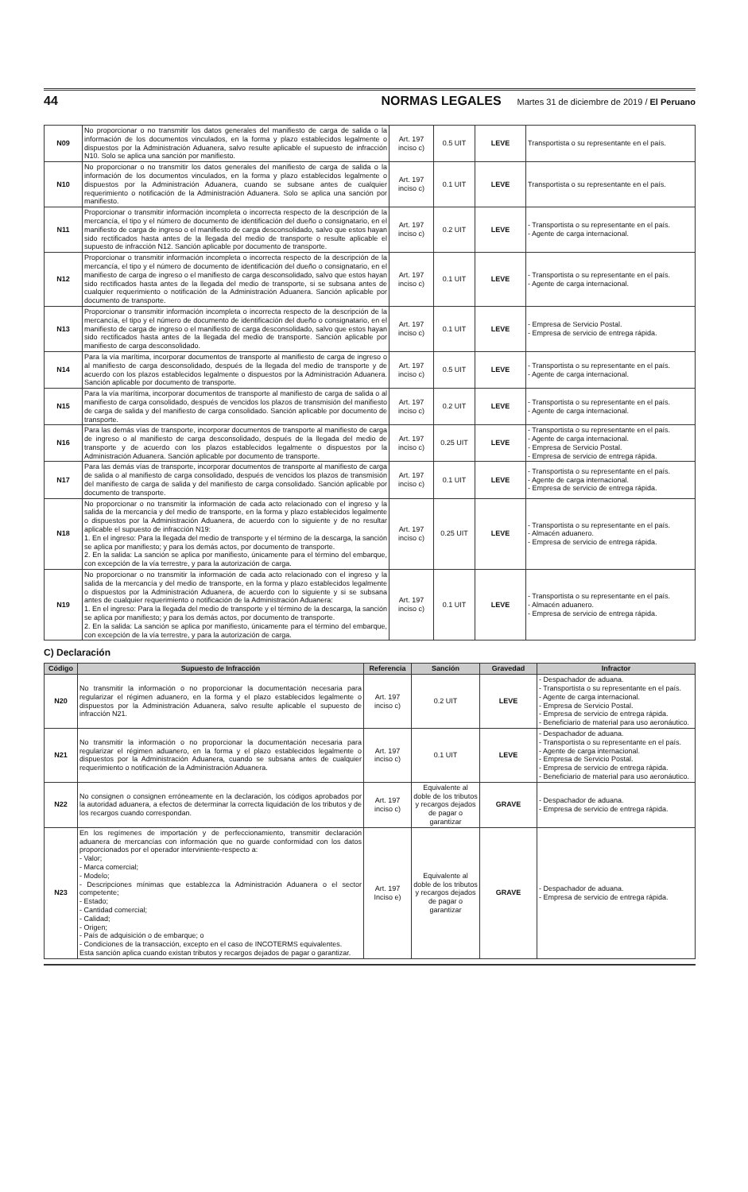44 NORMAS LEGALES Martes 31 de diciembre de 2019 / El Peruano
| N09 | No proporcionar o no transmitir los datos generales del manifiesto de carga de salida o la información de los documentos vinculados, en la forma y plazo establecidos legalmente o dispuestos por la Administración Aduanera, salvo resulte aplicable el supuesto de infracción N10. Solo se aplica una sanción por manifiesto. | Art. 197 inciso c) | 0.5 UIT | LEVE | Transportista o su representante en el país. |
| N10 | No proporcionar o no transmitir los datos generales del manifiesto de carga de salida o la información de los documentos vinculados, en la forma y plazo establecidos legalmente o dispuestos por la Administración Aduanera, cuando se subsane antes de cualquier requerimiento o notificación de la Administración Aduanera. Solo se aplica una sanción por manifiesto. | Art. 197 inciso c) | 0.1 UIT | LEVE | Transportista o su representante en el país. |
| N11 | Proporcionar o transmitir información incompleta o incorrecta respecto de la descripción de la mercancía, el tipo y el número de documento de identificación del dueño o consignatario, en el manifiesto de carga de ingreso o el manifiesto de carga desconsolidado, salvo que estos hayan sido rectificados hasta antes de la llegada del medio de transporte o resulte aplicable el supuesto de infracción N12. Sanción aplicable por documento de transporte. | Art. 197 inciso c) | 0.2 UIT | LEVE | - Transportista o su representante en el país. - Agente de carga internacional. |
| N12 | Proporcionar o transmitir información incompleta o incorrecta respecto de la descripción de la mercancía, el tipo y el número de documento de identificación del dueño o consignatario, en el manifiesto de carga de ingreso o el manifiesto de carga desconsolidado, salvo que estos hayan sido rectificados hasta antes de la llegada del medio de transporte, si se subsana antes de cualquier requerimiento o notificación de la Administración Aduanera. Sanción aplicable por documento de transporte. | Art. 197 inciso c) | 0.1 UIT | LEVE | - Transportista o su representante en el país. - Agente de carga internacional. |
| N13 | Proporcionar o transmitir información incompleta o incorrecta respecto de la descripción de la mercancía, el tipo y el número de documento de identificación del dueño o consignatario, en el manifiesto de carga de ingreso o el manifiesto de carga desconsolidado, salvo que estos hayan sido rectificados hasta antes de la llegada del medio de transporte. Sanción aplicable por manifiesto de carga desconsolidado. | Art. 197 inciso c) | 0.1 UIT | LEVE | - Empresa de Servicio Postal. - Empresa de servicio de entrega rápida. |
| N14 | Para la vía marítima, incorporar documentos de transporte al manifiesto de carga de ingreso o al manifiesto de carga desconsolidado, después de la llegada del medio de transporte y de acuerdo con los plazos establecidos legalmente o dispuestos por la Administración Aduanera. Sanción aplicable por documento de transporte. | Art. 197 inciso c) | 0.5 UIT | LEVE | - Transportista o su representante en el país. - Agente de carga internacional. |
| N15 | Para la vía marítima, incorporar documentos de transporte al manifiesto de carga de salida o al manifiesto de carga consolidado, después de vencidos los plazos de transmisión del manifiesto de carga de salida y del manifiesto de carga consolidado. Sanción aplicable por documento de transporte. | Art. 197 inciso c) | 0.2 UIT | LEVE | - Transportista o su representante en el país. - Agente de carga internacional. |
| N16 | Para las demás vías de transporte, incorporar documentos de transporte al manifiesto de carga de ingreso o al manifiesto de carga desconsolidado, después de la llegada del medio de transporte y de acuerdo con los plazos establecidos legalmente o dispuestos por la Administración Aduanera. Sanción aplicable por documento de transporte. | Art. 197 inciso c) | 0.25 UIT | LEVE | - Transportista o su representante en el país. - Agente de carga internacional. - Empresa de Servicio Postal. - Empresa de servicio de entrega rápida. |
| N17 | Para las demás vías de transporte, incorporar documentos de transporte al manifiesto de carga de salida o al manifiesto de carga consolidado, después de vencidos los plazos de transmisión del manifiesto de carga de salida y del manifiesto de carga consolidado. Sanción aplicable por documento de transporte. | Art. 197 inciso c) | 0.1 UIT | LEVE | - Transportista o su representante en el país. - Agente de carga internacional. - Empresa de servicio de entrega rápida. |
| N18 | No proporcionar o no transmitir la información de cada acto relacionado con el ingreso y la salida de la mercancía y del medio de transporte, en la forma y plazo establecidos legalmente o dispuestos por la Administración Aduanera, de acuerdo con lo siguiente y de no resultar aplicable el supuesto de infracción N19: 1. En el ingreso: Para la llegada del medio de transporte y el término de la descarga, la sanción se aplica por manifiesto; y para los demás actos, por documento de transporte. 2. En la salida: La sanción se aplica por manifiesto, únicamente para el término del embarque, con excepción de la vía terrestre, y para la autorización de carga. | Art. 197 inciso c) | 0.25 UIT | LEVE | - Transportista o su representante en el país. - Almacén aduanero. - Empresa de servicio de entrega rápida. |
| N19 | No proporcionar o no transmitir la información de cada acto relacionado con el ingreso y la salida de la mercancía y del medio de transporte, en la forma y plazo establecidos legalmente o dispuestos por la Administración Aduanera, de acuerdo con lo siguiente y si se subsana antes de cualquier requerimiento o notificación de la Administración Aduanera: 1. En el ingreso: Para la llegada del medio de transporte y el término de la descarga, la sanción se aplica por manifiesto; y para los demás actos, por documento de transporte. 2. En la salida: La sanción se aplica por manifiesto, únicamente para el término del embarque, con excepción de la vía terrestre, y para la autorización de carga. | Art. 197 inciso c) | 0.1 UIT | LEVE | - Transportista o su representante en el país. - Almacén aduanero. - Empresa de servicio de entrega rápida. |
C) Declaración
| Código | Supuesto de Infracción | Referencia | Sanción | Gravedad | Infractor |
| --- | --- | --- | --- | --- | --- |
| N20 | No transmitir la información o no proporcionar la documentación necesaria para regularizar el régimen aduanero, en la forma y el plazo establecidos legalmente o dispuestos por la Administración Aduanera, salvo resulte aplicable el supuesto de infracción N21. | Art. 197 inciso c) | 0.2 UIT | LEVE | - Despachador de aduana. - Transportista o su representante en el país. - Agente de carga internacional. - Empresa de Servicio Postal. - Empresa de servicio de entrega rápida. - Beneficiario de material para uso aeronáutico. |
| N21 | No transmitir la información o no proporcionar la documentación necesaria para regularizar el régimen aduanero, en la forma y el plazo establecidos legalmente o dispuestos por la Administración Aduanera, cuando se subsana antes de cualquier requerimiento o notificación de la Administración Aduanera. | Art. 197 inciso c) | 0.1 UIT | LEVE | - Despachador de aduana. - Transportista o su representante en el país. - Agente de carga internacional. - Empresa de Servicio Postal. - Empresa de servicio de entrega rápida. - Beneficiario de material para uso aeronáutico. |
| N22 | No consignen o consignen erróneamente en la declaración, los códigos aprobados por la autoridad aduanera, a efectos de determinar la correcta liquidación de los tributos y de los recargos cuando correspondan. | Art. 197 inciso c) | Equivalente al doble de los tributos y recargos dejados de pagar o garantizar | GRAVE | - Despachador de aduana. - Empresa de servicio de entrega rápida. |
| N23 | En los regímenes de importación y de perfeccionamiento, transmitir declaración aduanera de mercancías con información que no guarde conformidad con los datos proporcionados por el operador interviniente-respecto a: - Valor; - Marca comercial; - Modelo; - Descripciones mínimas que establezca la Administración Aduanera o el sector competente; - Estado; - Cantidad comercial; - Calidad; - Origen; - País de adquisición o de embarque; o - Condiciones de la transacción, excepto en el caso de INCOTERMS equivalentes. Esta sanción aplica cuando existan tributos y recargos dejados de pagar o garantizar. | Art. 197 Inciso e) | Equivalente al doble de los tributos y recargos dejados de pagar o garantizar | GRAVE | - Despachador de aduana. - Empresa de servicio de entrega rápida. |